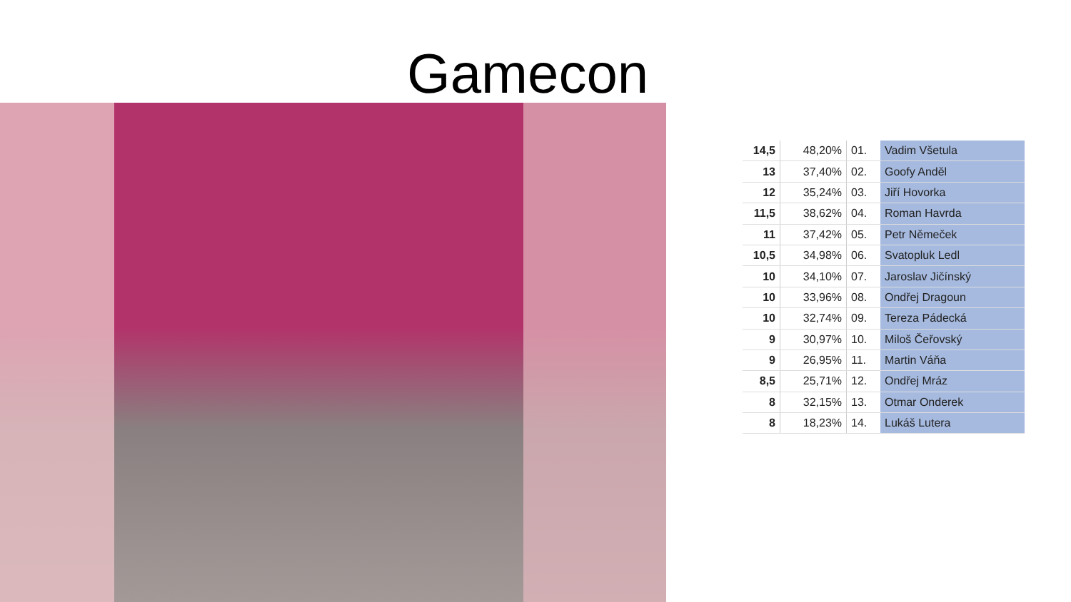Gamecon
| 14,5 | 48,20% | 01. | Vadim Všetula |
| 13 | 37,40% | 02. | Goofy Anděl |
| 12 | 35,24% | 03. | Jiří Hovorka |
| 11,5 | 38,62% | 04. | Roman Havrda |
| 11 | 37,42% | 05. | Petr Němeček |
| 10,5 | 34,98% | 06. | Svatopluk Ledl |
| 10 | 34,10% | 07. | Jaroslav Jičínský |
| 10 | 33,96% | 08. | Ondřej Dragoun |
| 10 | 32,74% | 09. | Tereza Pádecká |
| 9 | 30,97% | 10. | Miloš Čeřovský |
| 9 | 26,95% | 11. | Martin Váňa |
| 8,5 | 25,71% | 12. | Ondřej Mráz |
| 8 | 32,15% | 13. | Otmar Onderek |
| 8 | 18,23% | 14. | Lukáš Lutera |